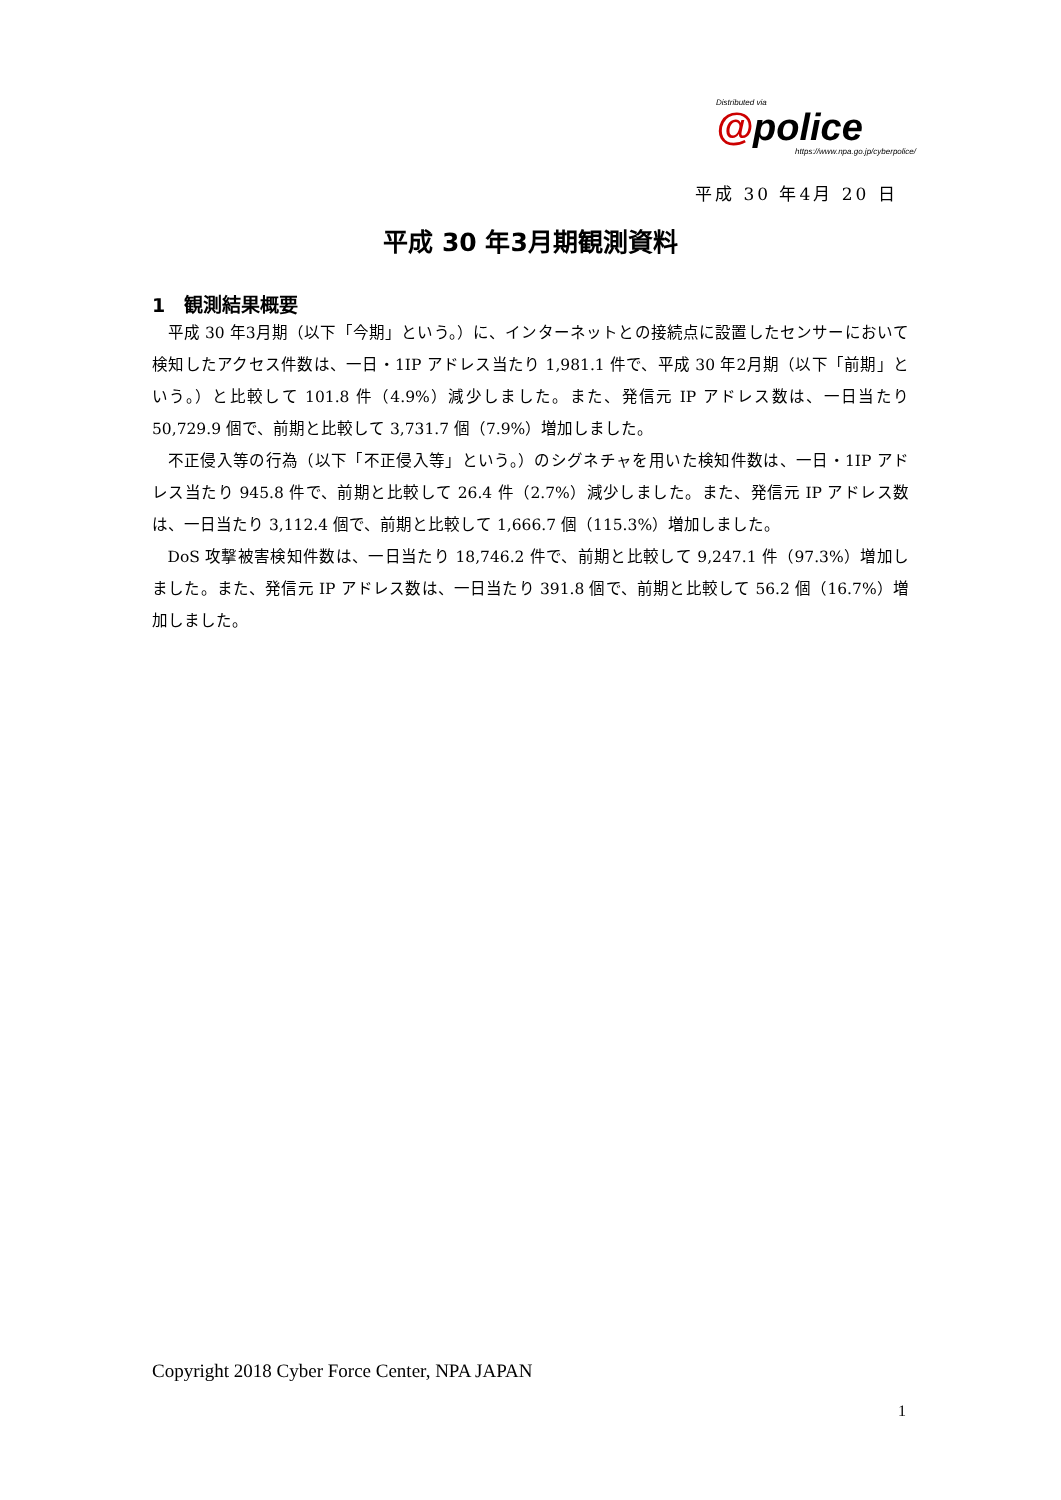Distributed via
@police
https://www.npa.go.jp/cyberpolice/
平成 30 年4月 20 日
平成 30 年3月期観測資料
1　観測結果概要
平成 30 年3月期（以下「今期」という。）に、インターネットとの接続点に設置したセンサーにおいて検知したアクセス件数は、一日・1IP アドレス当たり 1,981.1 件で、平成 30 年2月期（以下「前期」という。）と比較して 101.8 件（4.9%）減少しました。また、発信元 IP アドレス数は、一日当たり 50,729.9 個で、前期と比較して 3,731.7 個（7.9%）増加しました。
不正侵入等の行為（以下「不正侵入等」という。）のシグネチャを用いた検知件数は、一日・1IP アドレス当たり 945.8 件で、前期と比較して 26.4 件（2.7%）減少しました。また、発信元 IP アドレス数は、一日当たり 3,112.4 個で、前期と比較して 1,666.7 個（115.3%）増加しました。
DoS 攻撃被害検知件数は、一日当たり 18,746.2 件で、前期と比較して 9,247.1 件（97.3%）増加しました。また、発信元 IP アドレス数は、一日当たり 391.8 個で、前期と比較して 56.2 個（16.7%）増加しました。
Copyright 2018 Cyber Force Center, NPA JAPAN
1